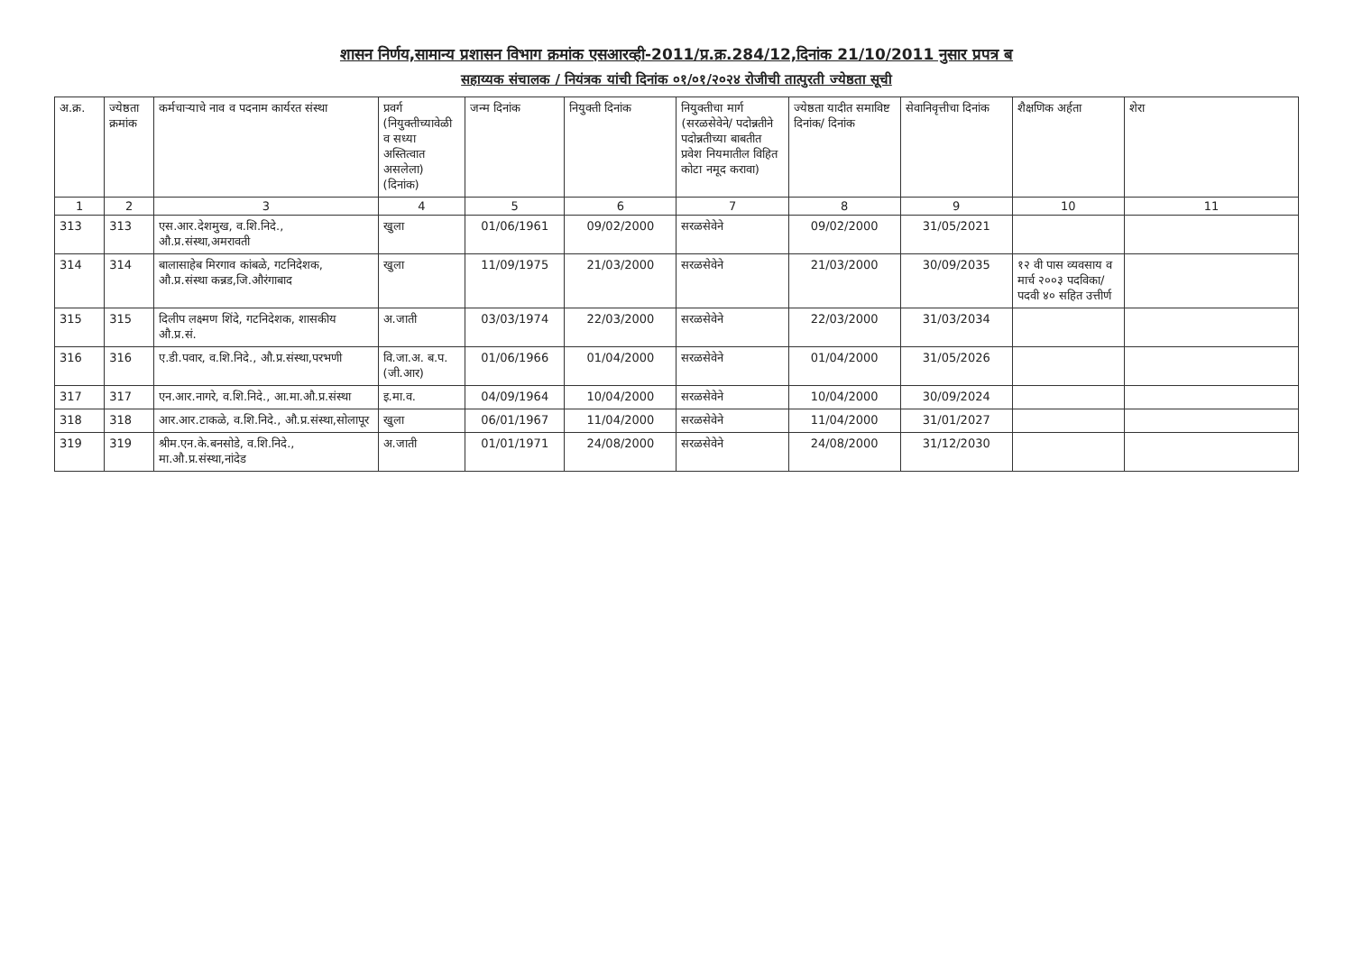शासन निर्णय,सामान्य प्रशासन विभाग क्रमांक एसआरव्ही-2011/प्र.क्र.284/12,दिनांक 21/10/2011 नुसार प्रपत्र ब
सहाय्यक संचालक / नियंत्रक यांची दिनांक ०१/०१/२०२४ रोजीची तात्पुरती ज्येष्ठता सूची
| अ.क्र. | ज्येष्ठता क्रमांक | कर्मचाऱ्याचे नाव व पदनाम कार्यरत संस्था | प्रवर्ग (नियुक्तीच्यावेळी व सध्या अस्तित्वात असलेला) (दिनांक) | जन्म दिनांक | नियुक्ती दिनांक | नियुक्तीचा मार्ग (सरळसेवेने/ पदोन्नतीने पदोन्नतीच्या बाबतीत प्रवेश नियमातील विहित कोटा नमूद करावा) | ज्येष्ठता यादीत समाविष्ट दिनांक/ दिनांक | सेवानिवृत्तीचा दिनांक | शैक्षणिक अर्हता | शेरा |
| --- | --- | --- | --- | --- | --- | --- | --- | --- | --- | --- |
| 1 | 2 | 3 | 4 | 5 | 6 | 7 | 8 | 9 | 10 | 11 |
| 313 | 313 | एस.आर.देशमुख, व.शि.निदे., औ.प्र.संस्था,अमरावती | खुला | 01/06/1961 | 09/02/2000 | सरळसेवेने | 09/02/2000 | 31/05/2021 | | |
| 314 | 314 | बालासाहेब मिरगाव कांबळे, गटनिदेशक, औ.प्र.संस्था कन्नड,जि.औरंगाबाद | खुला | 11/09/1975 | 21/03/2000 | सरळसेवेने | 21/03/2000 | 30/09/2035 | १२ वी पास व्यवसाय व मार्च २००३ पदविका/पदवी ४० सहित उत्तीर्ण | |
| 315 | 315 | दिलीप लक्ष्मण शिंदे, गटनिदेशक, शासकीय औ.प्र.सं. | अ.जाती | 03/03/1974 | 22/03/2000 | सरळसेवेने | 22/03/2000 | 31/03/2034 | | |
| 316 | 316 | ए.डी.पवार, व.शि.निदे., औ.प्र.संस्था,परभणी | वि.जा.अ. ब.प.(जी.आर) | 01/06/1966 | 01/04/2000 | सरळसेवेने | 01/04/2000 | 31/05/2026 | | |
| 317 | 317 | एन.आर.नागरे, व.शि.निदे., आ.मा.औ.प्र.संस्था | इ.मा.व. | 04/09/1964 | 10/04/2000 | सरळसेवेने | 10/04/2000 | 30/09/2024 | | |
| 318 | 318 | आर.आर.टाकळे, व.शि.निदे., औ.प्र.संस्था,सोलापूर | खुला | 06/01/1967 | 11/04/2000 | सरळसेवेने | 11/04/2000 | 31/01/2027 | | |
| 319 | 319 | श्रीम.एन.के.बनसोडे, व.शि.निदे., मा.औ.प्र.संस्था,नांदेड | अ.जाती | 01/01/1971 | 24/08/2000 | सरळसेवेने | 24/08/2000 | 31/12/2030 | | |